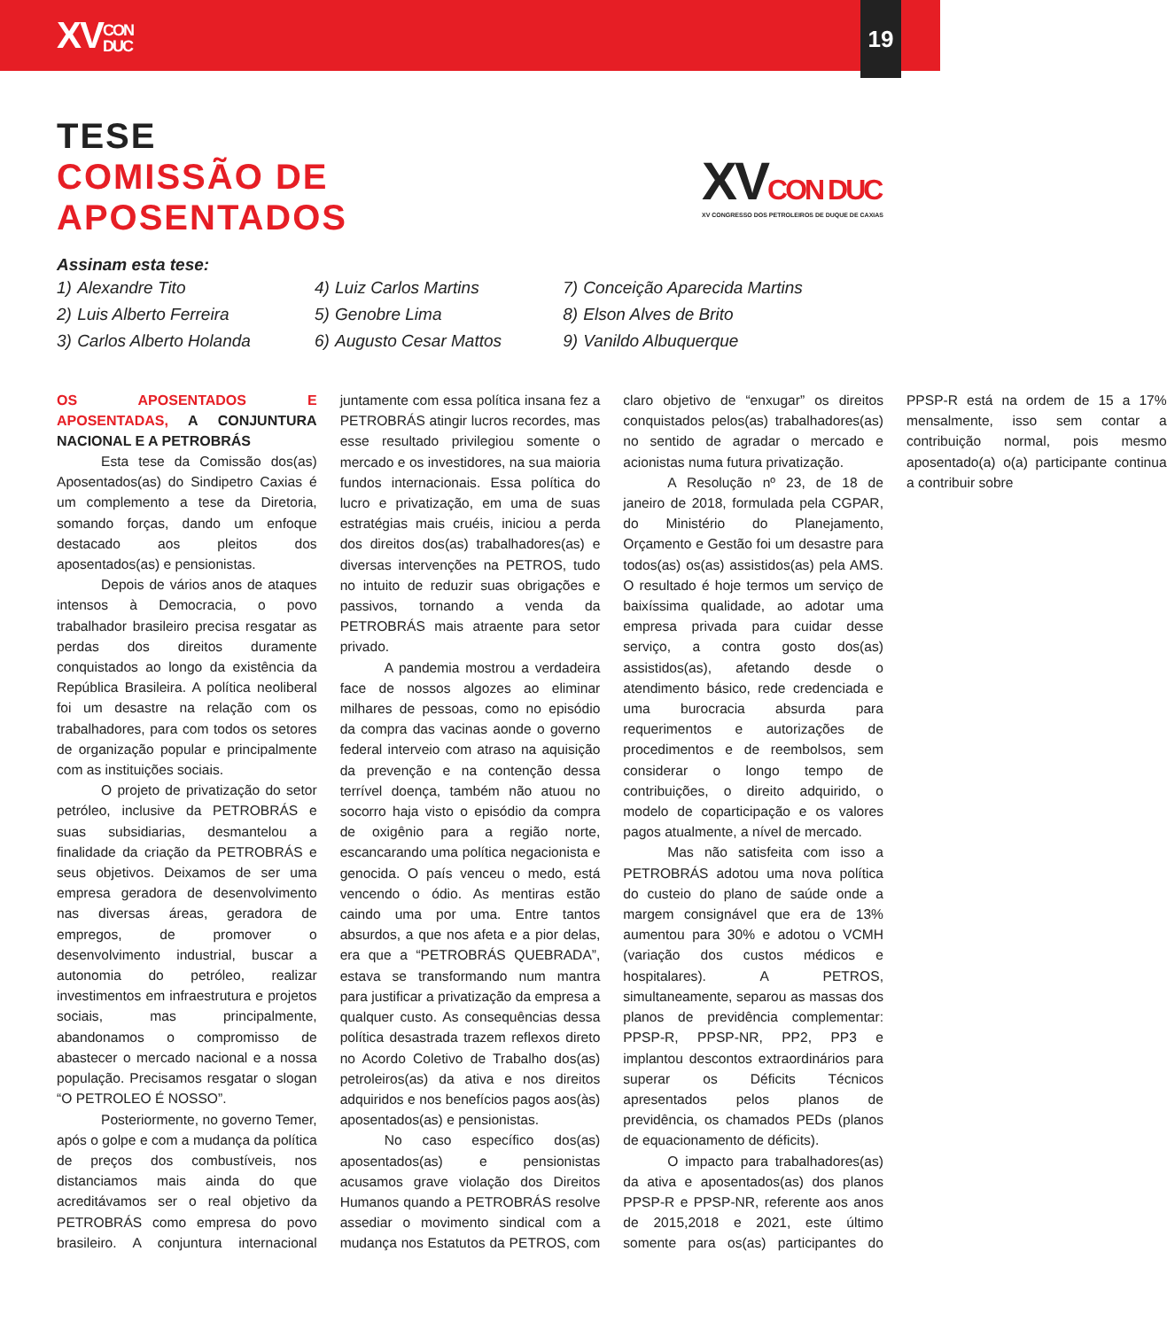XVCON
DUC
19
TESE
COMISSÃO DE
APOSENTADOS
XVCON DUC
XV CONGRESSO DOS PETROLEIROS DE DUQUE DE CAXIAS
Assinam esta tese:
| 1) | Alexandre Tito | 4) | Luiz Carlos Martins | 7) | Conceição Aparecida Martins |
| 2) | Luis Alberto Ferreira | 5) | Genobre Lima | 8) | Elson Alves de Brito |
| 3) | Carlos Alberto Holanda | 6) | Augusto Cesar Mattos | 9) | Vanildo Albuquerque |
OS APOSENTADOS E APOSENTADAS, A CONJUNTURA NACIONAL E A PETROBRÁS
Esta tese da Comissão dos(as) Aposentados(as) do Sindipetro Caxias é um complemento a tese da Diretoria, somando forças, dando um enfoque destacado aos pleitos dos aposentados(as) e pensionistas.
Depois de vários anos de ataques intensos à Democracia, o povo trabalhador brasileiro precisa resgatar as perdas dos direitos duramente conquistados ao longo da existência da República Brasileira. A política neoliberal foi um desastre na relação com os trabalhadores, para com todos os setores de organização popular e principalmente com as instituições sociais.
O projeto de privatização do setor petróleo, inclusive da PETROBRÁS e suas subsidiarias, desmantelou a finalidade da criação da PETROBRÁS e seus objetivos. Deixamos de ser uma empresa geradora de desenvolvimento nas diversas áreas, geradora de empregos, de promover o desenvolvimento industrial, buscar a autonomia do petróleo, realizar investimentos em infraestrutura e projetos sociais, mas principalmente, abandonamos o compromisso de abastecer o mercado nacional e a nossa população. Precisamos resgatar o slogan “O PETROLEO É NOSSO”.
Posteriormente, no governo Temer, após o golpe e com a mudança da política de preços dos combustíveis, nos distanciamos mais ainda do que acreditávamos ser o real objetivo da PETROBRÁS como empresa do povo brasileiro. A conjuntura internacional juntamente com essa política insana fez a PETROBRÁS atingir lucros recordes, mas esse resultado privilegiou somente o mercado e os investidores, na sua maioria fundos internacionais. Essa política do lucro e privatização, em uma de suas estratégias mais cruéis, iniciou a perda dos direitos dos(as) trabalhadores(as) e diversas intervenções na PETROS, tudo no intuito de reduzir suas obrigações e passivos, tornando a venda da PETROBRÁS mais atraente para setor privado.
A pandemia mostrou a verdadeira face de nossos algozes ao eliminar milhares de pessoas, como no episódio da compra das vacinas aonde o governo federal interveio com atraso na aquisição da prevenção e na contenção dessa terrível doença, também não atuou no socorro haja visto o episódio da compra de oxigênio para a região norte, escancarando uma política negacionista e genocida. O país venceu o medo, está vencendo o ódio. As mentiras estão caindo uma por uma. Entre tantos absurdos, a que nos afeta e a pior delas, era que a “PETROBRÁS QUEBRADA”, estava se transformando num mantra para justificar a privatização da empresa a qualquer custo. As consequências dessa política desastrada trazem reflexos direto no Acordo Coletivo de Trabalho dos(as) petroleiros(as) da ativa e nos direitos adquiridos e nos benefícios pagos aos(às) aposentados(as) e pensionistas.
No caso específico dos(as) aposentados(as) e pensionistas acusamos grave violação dos Direitos Humanos quando a PETROBRÁS resolve assediar o movimento sindical com a mudança nos Estatutos da PETROS, com claro objetivo de “enxugar” os direitos conquistados pelos(as) trabalhadores(as) no sentido de agradar o mercado e acionistas numa futura privatização.
A Resolução nº 23, de 18 de janeiro de 2018, formulada pela CGPAR, do Ministério do Planejamento, Orçamento e Gestão foi um desastre para todos(as) os(as) assistidos(as) pela AMS. O resultado é hoje termos um serviço de baixíssima qualidade, ao adotar uma empresa privada para cuidar desse serviço, a contra gosto dos(as) assistidos(as), afetando desde o atendimento básico, rede credenciada e uma burocracia absurda para requerimentos e autorizações de procedimentos e de reembolsos, sem considerar o longo tempo de contribuições, o direito adquirido, o modelo de coparticipação e os valores pagos atualmente, a nível de mercado.
Mas não satisfeita com isso a PETROBRÁS adotou uma nova política do custeio do plano de saúde onde a margem consignável que era de 13% aumentou para 30% e adotou o VCMH (variação dos custos médicos e hospitalares). A PETROS, simultaneamente, separou as massas dos planos de previdência complementar: PPSP-R, PPSP-NR, PP2, PP3 e implantou descontos extraordinários para superar os Déficits Técnicos apresentados pelos planos de previdência, os chamados PEDs (planos de equacionamento de déficits).
O impacto para trabalhadores(as) da ativa e aposentados(as) dos planos PPSP-R e PPSP-NR, referente aos anos de 2015,2018 e 2021, este último somente para os(as) participantes do PPSP-R está na ordem de 15 a 17% mensalmente, isso sem contar a contribuição normal, pois mesmo aposentado(a) o(a) participante continua a contribuir sobre